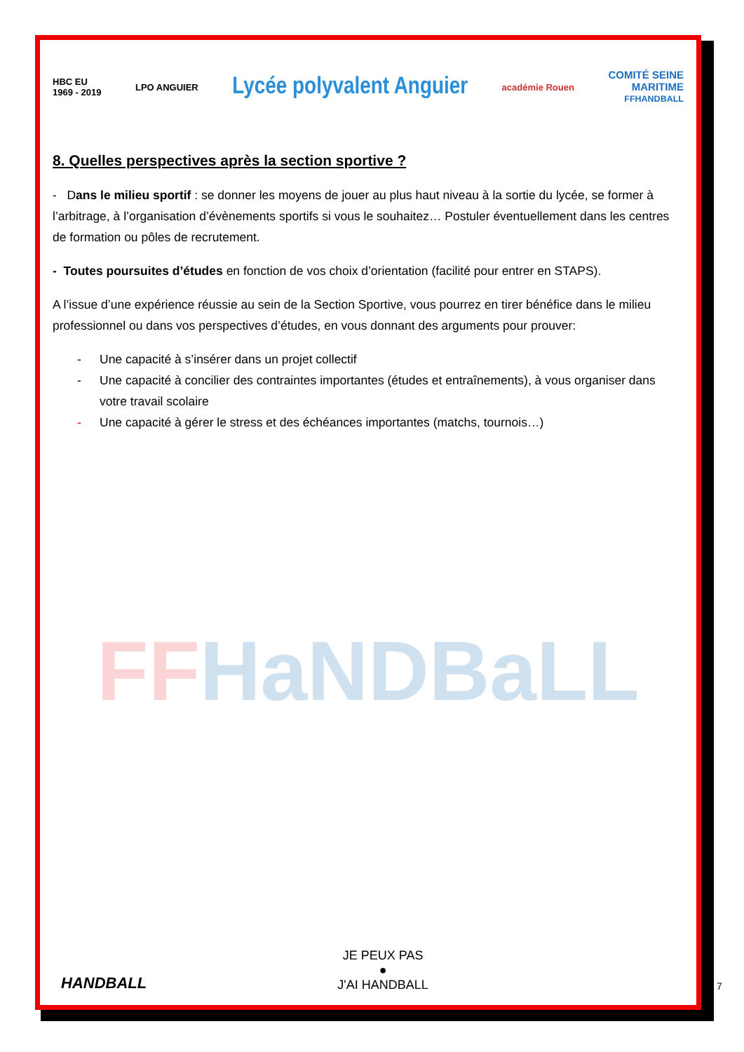HBC EU
1969 - 2019
LPO ANGUIER
Lycée polyvalent Anguier
académie Rouen
COMITÉ SEINE
MARITIME
FFHANDBALL
8. Quelles perspectives après la section sportive ?
- Dans le milieu sportif : se donner les moyens de jouer au plus haut niveau à la sortie du lycée, se former à l’arbitrage, à l’organisation d’évènements sportifs si vous le souhaitez… Postuler éventuellement dans les centres de formation ou pôles de recrutement.
- Toutes poursuites d’études en fonction de vos choix d’orientation (facilité pour entrer en STAPS).
A l’issue d’une expérience réussie au sein de la Section Sportive, vous pourrez en tirer bénéfice dans le milieu professionnel ou dans vos perspectives d’études, en vous donnant des arguments pour prouver:
- Une capacité à s’insérer dans un projet collectif
- Une capacité à concilier des contraintes importantes (études et entraînements), à vous organiser dans votre travail scolaire
- Une capacité à gérer le stress et des échéances importantes (matchs, tournois…)
FFHaNDBaLL
HANDBALL
JE PEUX PAS
●
J'AI HANDBALL
7